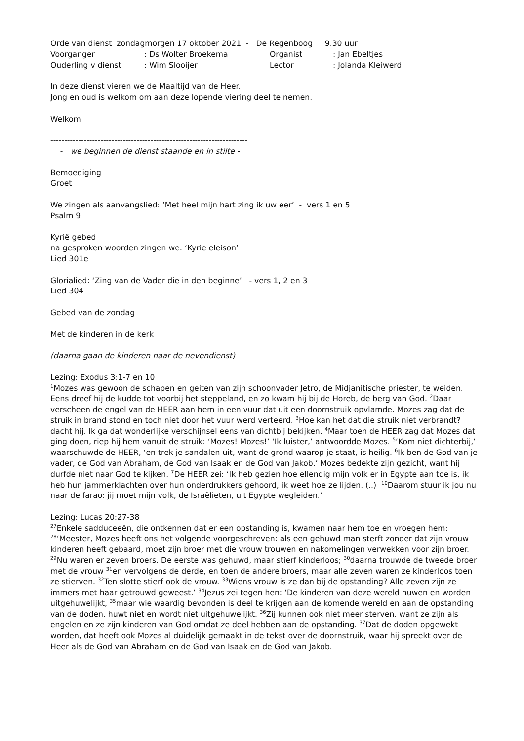Orde van dienst zondagmorgen 17 oktober 2021 - De Regenboog 9.30 uur
Voorganger: Ds Wolter Broekema Organist: Jan Ebeltjes
Ouderling v dienst: Wim Slooijer Lector: Jolanda Kleiwerd
In deze dienst vieren we de Maaltijd van de Heer.
Jong en oud is welkom om aan deze lopende viering deel te nemen.
Welkom
-----------------------------------------------------------------------
- we beginnen de dienst staande en in stilte -
Bemoediging
Groet
We zingen als aanvangslied: ‘Met heel mijn hart zing ik uw eer’ - vers 1 en 5
Psalm 9
Kyrië gebed
na gesproken woorden zingen we: ‘Kyrie eleison’
Lied 301e
Glorialied: ‘Zing van de Vader die in den beginne’ - vers 1, 2 en 3
Lied 304
Gebed van de zondag
Met de kinderen in de kerk
(daarna gaan de kinderen naar de nevendienst)
Lezing: Exodus 3:1-7 en 10
<sup>1</sup> Mozes was gewoon de schapen en geiten van zijn schoonvader Jetro, de Midjanitische priester, te weiden. Eens dreef hij de kudde tot voorbij het steppeland, en zo kwam hij bij de Horeb, de berg van God. <sup>2</sup>Daar verscheen de engel van de HEER aan hem in een vuur dat uit een doornstruik opvlamde. Mozes zag dat de struik in brand stond en toch niet door het vuur werd verteerd. <sup>3</sup>Hoe kan het dat die struik niet verbrandt? dacht hij. Ik ga dat wonderlijke verschijnsel eens van dichtbij bekijken. <sup>4</sup>Maar toen de HEER zag dat Mozes dat ging doen, riep hij hem vanuit de struik: ‘Mozes! Mozes!’ ‘Ik luister,’ antwoordde Mozes. <sup>5</sup>‘Kom niet dichterbij,’ waarschuwde de HEER, ‘en trek je sandalen uit, want de grond waarop je staat, is heilig. <sup>6</sup>Ik ben de God van je vader, de God van Abraham, de God van Isaak en de God van Jakob.’ Mozes bedekte zijn gezicht, want hij durfde niet naar God te kijken. <sup>7</sup>De HEER zei: ‘Ik heb gezien hoe ellendig mijn volk er in Egypte aan toe is, ik heb hun jammerklachten over hun onderdrukkers gehoord, ik weet hoe ze lijden. (..) <sup>10</sup>Daarom stuur ik jou nu naar de farao: jij moet mijn volk, de Israëlieten, uit Egypte wegleiden.’
Lezing: Lucas 20:27-38
<sup>27</sup> Enkele sadduceeën, die ontkennen dat er een opstanding is, kwamen naar hem toe en vroegen hem: <sup>28</sup>‘Meester, Mozes heeft ons het volgende voorgeschreven: als een gehuwd man sterft zonder dat zijn vrouw kinderen heeft gebaard, moet zijn broer met die vrouw trouwen en nakomelingen verwekken voor zijn broer. <sup>29</sup>Nu waren er zeven broers. De eerste was gehuwd, maar stierf kinderloos; <sup>30</sup>daarna trouwde de tweede broer met de vrouw <sup>31</sup>en vervolgens de derde, en toen de andere broers, maar alle zeven waren ze kinderloos toen ze stierven. <sup>32</sup>Ten slotte stierf ook de vrouw. <sup>33</sup>Wiens vrouw is ze dan bij de opstanding? Alle zeven zijn ze immers met haar getrouwd geweest.’ <sup>34</sup>Jezus zei tegen hen: ‘De kinderen van deze wereld huwen en worden uitgehuwelijkt, <sup>35</sup>maar wie waardig bevonden is deel te krijgen aan de komende wereld en aan de opstanding van de doden, huwt niet en wordt niet uitgehuwelijkt. <sup>36</sup>Zij kunnen ook niet meer sterven, want ze zijn als engelen en ze zijn kinderen van God omdat ze deel hebben aan de opstanding. <sup>37</sup>Dat de doden opgewekt worden, dat heeft ook Mozes al duidelijk gemaakt in de tekst over de doornstruik, waar hij spreekt over de Heer als de God van Abraham en de God van Isaak en de God van Jakob.